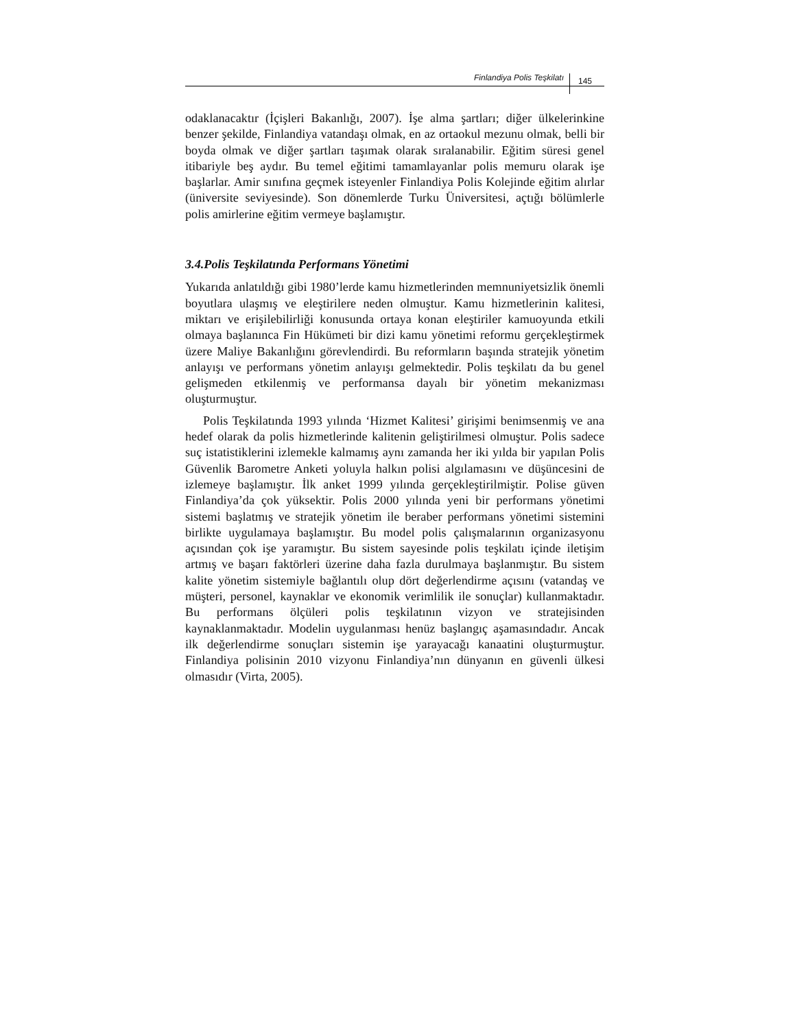Finlandiya Polis Teşkilatı 145
odaklanacaktır (İçişleri Bakanlığı, 2007). İşe alma şartları; diğer ülkelerinkine benzer şekilde, Finlandiya vatandaşı olmak, en az ortaokul mezunu olmak, belli bir boyda olmak ve diğer şartları taşımak olarak sıralanabilir. Eğitim süresi genel itibariyle beş aydır. Bu temel eğitimi tamamlayanlar polis memuru olarak işe başlarlar. Amir sınıfına geçmek isteyenler Finlandiya Polis Kolejinde eğitim alırlar (üniversite seviyesinde). Son dönemlerde Turku Üniversitesi, açtığı bölümlerle polis amirlerine eğitim vermeye başlamıştır.
3.4.Polis Teşkilatında Performans Yönetimi
Yukarıda anlatıldığı gibi 1980’lerde kamu hizmetlerinden memnuniyetsizlik önemli boyutlara ulaşmış ve eleştirilere neden olmuştur. Kamu hizmetlerinin kalitesi, miktarı ve erişilebilirliği konusunda ortaya konan eleştiriler kamuoyunda etkili olmaya başlanınca Fin Hükümeti bir dizi kamu yönetimi reformu gerçekleştirmek üzere Maliye Bakanlığını görevlendirdi. Bu reformların başında stratejik yönetim anlayışı ve performans yönetim anlayışı gelmektedir. Polis teşkilatı da bu genel gelişmeden etkilenmiş ve performansa dayalı bir yönetim mekanizması oluşturmuştur.
Polis Teşkilatında 1993 yılında ‘Hizmet Kalitesi’ girişimi benimsenmiş ve ana hedef olarak da polis hizmetlerinde kalitenin geliştirilmesi olmuştur. Polis sadece suç istatistiklerini izlemekle kalmamış aynı zamanda her iki yılda bir yapılan Polis Güvenlik Barometre Anketi yoluyla halkın polisi algılamasını ve düşüncesini de izlemeye başlamıştır. İlk anket 1999 yılında gerçekleştirilmiştir. Polise güven Finlandiya’da çok yüksektir. Polis 2000 yılında yeni bir performans yönetimi sistemi başlatmış ve stratejik yönetim ile beraber performans yönetimi sistemini birlikte uygulamaya başlamıştır. Bu model polis çalışmalarının organizasyonu açısından çok işe yaramıştır. Bu sistem sayesinde polis teşkilatı içinde iletişim artmış ve başarı faktörleri üzerine daha fazla durulmaya başlanmıştır. Bu sistem kalite yönetim sistemiyle bağlantılı olup dört değerlendirme açısını (vatandaş ve müşteri, personel, kaynaklar ve ekonomik verimlilik ile sonuçlar) kullanmaktadır. Bu performans ölçüleri polis teşkilatının vizyon ve stratejisinden kaynaklanmaktadır. Modelin uygulanması henüz başlangıç aşamasındadır. Ancak ilk değerlendirme sonuçları sistemin işe yarayacağı kanaatini oluşturmuştur. Finlandiya polisinin 2010 vizyonu Finlandiya’nın dünyanın en güvenli ülkesi olmasıdır (Virta, 2005).